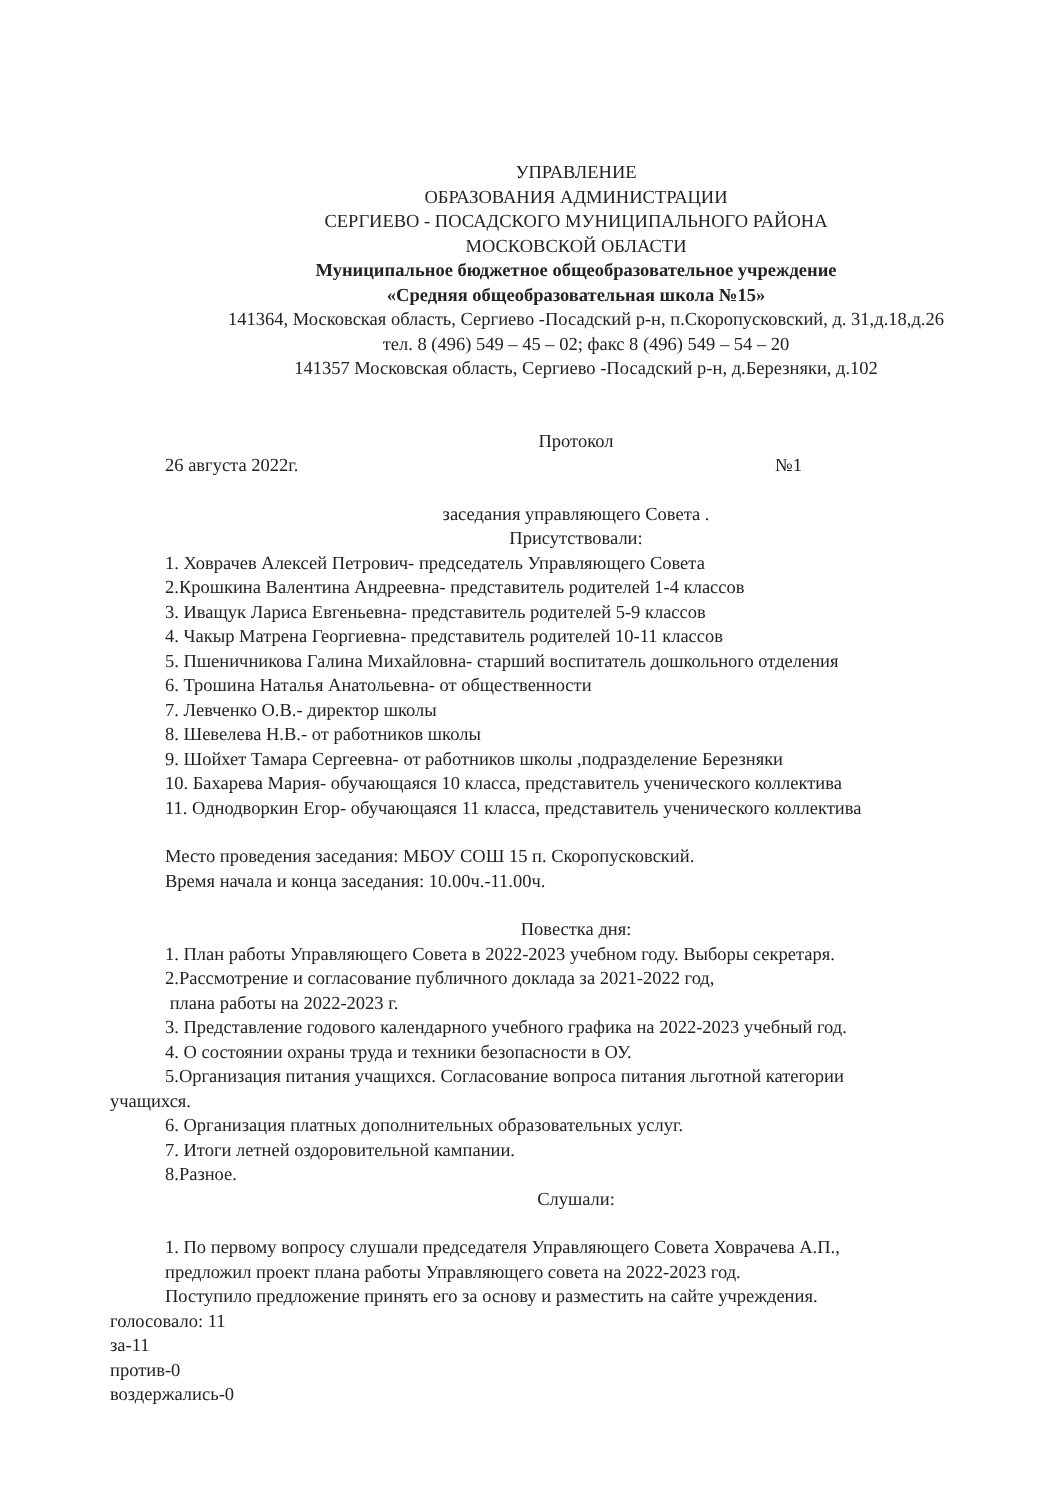УПРАВЛЕНИЕ
ОБРАЗОВАНИЯ АДМИНИСТРАЦИИ
СЕРГИЕВО - ПОСАДСКОГО МУНИЦИПАЛЬНОГО РАЙОНА
МОСКОВСКОЙ ОБЛАСТИ
Муниципальное бюджетное общеобразовательное учреждение
«Средняя общеобразовательная школа №15»
141364, Московская область, Сергиево -Посадский р-н, п.Скоропусковский, д. 31,д.18,д.26
тел. 8 (496) 549 – 45 – 02; факс 8 (496) 549 – 54 – 20
141357 Московская область, Сергиево -Посадский р-н, д.Березняки, д.102
Протокол
26 августа 2022г. №1
заседания управляющего Совета .
Присутствовали:
1. Ховрачев Алексей Петрович- председатель Управляющего Совета
2.Крошкина Валентина Андреевна- представитель родителей 1-4 классов
3. Иващук Лариса Евгеньевна- представитель родителей 5-9 классов
4. Чакыр Матрена Георгиевна- представитель родителей 10-11 классов
5. Пшеничникова Галина Михайловна- старший воспитатель дошкольного отделения
6. Трошина Наталья Анатольевна- от общественности
7. Левченко О.В.- директор школы
8. Шевелева Н.В.- от работников школы
9. Шойхет Тамара Сергеевна- от работников школы ,подразделение Березняки
10. Бахарева Мария- обучающаяся 10 класса, представитель ученического коллектива
11. Однодворкин Егор- обучающаяся 11 класса, представитель ученического коллектива
Место проведения заседания: МБОУ СОШ 15 п. Скоропусковский.
Время начала и конца заседания: 10.00ч.-11.00ч.
Повестка дня:
1. План работы Управляющего Совета в 2022-2023 учебном году. Выборы секретаря.
2.Рассмотрение и согласование публичного доклада за 2021-2022 год,
плана работы на 2022-2023 г.
3. Представление годового календарного учебного графика на 2022-2023 учебный год.
4. О состоянии охраны труда и техники безопасности в ОУ.
5.Организация питания учащихся. Согласование вопроса питания льготной категории
учащихся.
6. Организация платных дополнительных образовательных услуг.
7. Итоги летней оздоровительной кампании.
8.Разное.
Слушали:
1. По первому вопросу слушали председателя Управляющего Совета Ховрачева А.П.,
предложил проект плана работы Управляющего совета на 2022-2023 год.
Поступило предложение принять его за основу и разместить на сайте учреждения.
голосовало: 11
за-11
против-0
воздержались-0